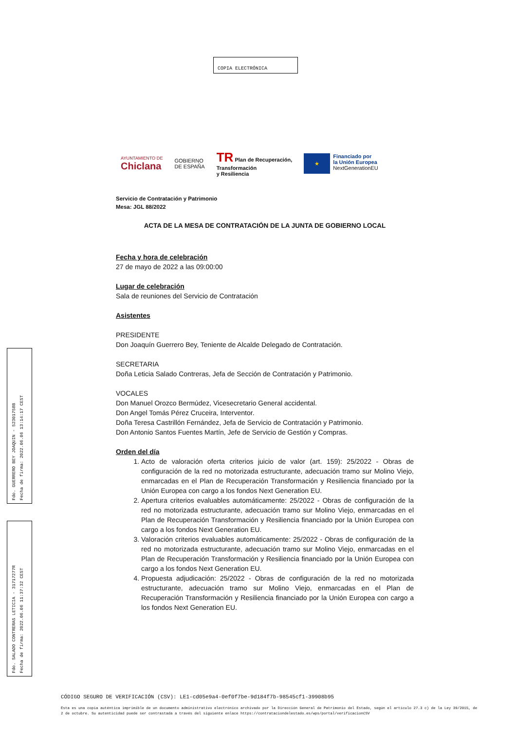COPIA ELECTRÓNICA
AYUNTAMIENTO DE
Chiclana
GOBIERNO
DE ESPAÑA
TR Plan de Recuperación,
Transformación
y Resiliencia
★
Financiado por
la Unión Europea
NextGenerationEU
Servicio de Contratación y Patrimonio
Mesa: JGL 88/2022
ACTA DE LA MESA DE CONTRATACIÓN DE LA JUNTA DE GOBIERNO LOCAL
Fecha y hora de celebración
27 de mayo de 2022 a las 09:00:00
Lugar de celebración
Sala de reuniones del Servicio de Contratación
Asistentes
PRESIDENTE
Don Joaquín Guerrero Bey, Teniente de Alcalde Delegado de Contratación.
SECRETARIA
Doña Leticia Salado Contreras, Jefa de Sección de Contratación y Patrimonio.
VOCALES
Don Manuel Orozco Bermúdez, Vicesecretario General accidental.
Don Angel Tomás Pérez Cruceira, Interventor.
Doña Teresa Castrillón Fernández, Jefa de Servicio de Contratación y Patrimonio.
Don Antonio Santos Fuentes Martín, Jefe de Servicio de Gestión y Compras.
Orden del día
1. Acto de valoración oferta criterios juicio de valor (art. 159): 25/2022 - Obras de configuración de la red no motorizada estructurante, adecuación tramo sur Molino Viejo, enmarcadas en el Plan de Recuperación Transformación y Resiliencia financiado por la Unión Europea con cargo a los fondos Next Generation EU.
2. Apertura criterios evaluables automáticamente: 25/2022 - Obras de configuración de la red no motorizada estructurante, adecuación tramo sur Molino Viejo, enmarcadas en el Plan de Recuperación Transformación y Resiliencia financiado por la Unión Europea con cargo a los fondos Next Generation EU.
3. Valoración criterios evaluables automáticamente: 25/2022 - Obras de configuración de la red no motorizada estructurante, adecuación tramo sur Molino Viejo, enmarcadas en el Plan de Recuperación Transformación y Resiliencia financiado por la Unión Europea con cargo a los fondos Next Generation EU.
4. Propuesta adjudicación: 25/2022 - Obras de configuración de la red no motorizada estructurante, adecuación tramo sur Molino Viejo, enmarcadas en el Plan de Recuperación Transformación y Resiliencia financiado por la Unión Europea con cargo a los fondos Next Generation EU.
Fdo. GUERRERO BEY JOAQUIN - 52301758B
Fecha de firma: 2022.06.06 13:14:17 CEST
Fdo. SALADO CONTRERAS LETICIA - 31717277R
Fecha de firma: 2022.06.06 11:37:32 CEST
CÓDIGO SEGURO DE VERIFICACIÓN (CSV): LE1-cd05e9a4-0ef0f7be-9d184f7b-98545cf1-39908b95
Esta es una copia auténtica imprimible de un documento administrativo electrónico archivado por la Dirección General de Patrimonio del Estado, según el artículo 27.3 c) de la Ley 39/2015, de 2 de octubre. Su autenticidad puede ser contrastada a través del siguiente enlace https://contrataciondelestado.es/wps/portal/verificacionCSV